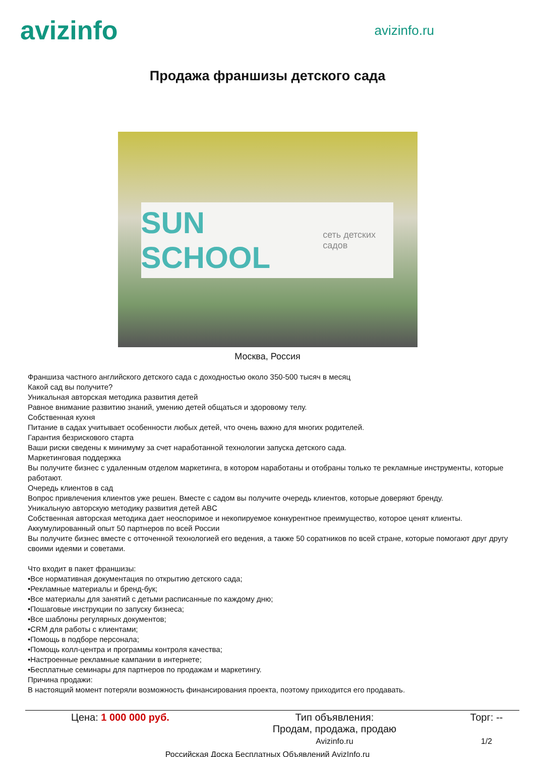avizinfo
avizinfo.ru
Продажа франшизы детского сада
SUN SCHOOL сеть детских садов
Москва, Россия
Франшиза частного английского детского сада с доходностью около 350-500 тысяч в месяц
Какой сад вы получите?
Уникальная авторская методика развития детей
Равное внимание развитию знаний, умению детей общаться и здоровому телу.
Собственная кухня
Питание в садах учитывает особенности любых детей, что очень важно для многих родителей.
Гарантия безрискового старта
Ваши риски сведены к минимуму за счет наработанной технологии запуска детского сада.
Маркетинговая поддержка
Вы получите бизнес с удаленным отделом маркетинга, в котором наработаны и отобраны только те рекламные инструменты, которые работают.
Очередь клиентов в сад
Вопрос привлечения клиентов уже решен. Вместе с садом вы получите очередь клиентов, которые доверяют бренду.
Уникальную авторскую методику развития детей ABC
Собственная авторская методика дает неоспоримое и некопируемое конкурентное преимущество, которое ценят клиенты.
Аккумулированный опыт 50 партнеров по всей России
Вы получите бизнес вместе с отточенной технологией его ведения, а также 50 соратников по всей стране, которые помогают друг другу своими идеями и советами.
Что входит в пакет франшизы:
•Все нормативная документация по открытию детского сада;
•Рекламные материалы и бренд-бук;
•Все материалы для занятий с детьми расписанные по каждому дню;
•Пошаговые инструкции по запуску бизнеса;
•Все шаблоны регулярных документов;
•CRM для работы с клиентами;
•Помощь в подборе персонала;
•Помощь колл-центра и программы контроля качества;
•Настроенные рекламные кампании в интернете;
•Бесплатные семинары для партнеров по продажам и маркетингу.
Причина продажи:
В настоящий момент потеряли возможность финансирования проекта, поэтому приходится его продавать.
| Цена: 1 000 000 руб. | Тип объявления: Продам, продажа, продаю | Торг: -- |
| | Avizinfo.ru | 1/2 |
Российская Доска Бесплатных Объявлений AvizInfo.ru